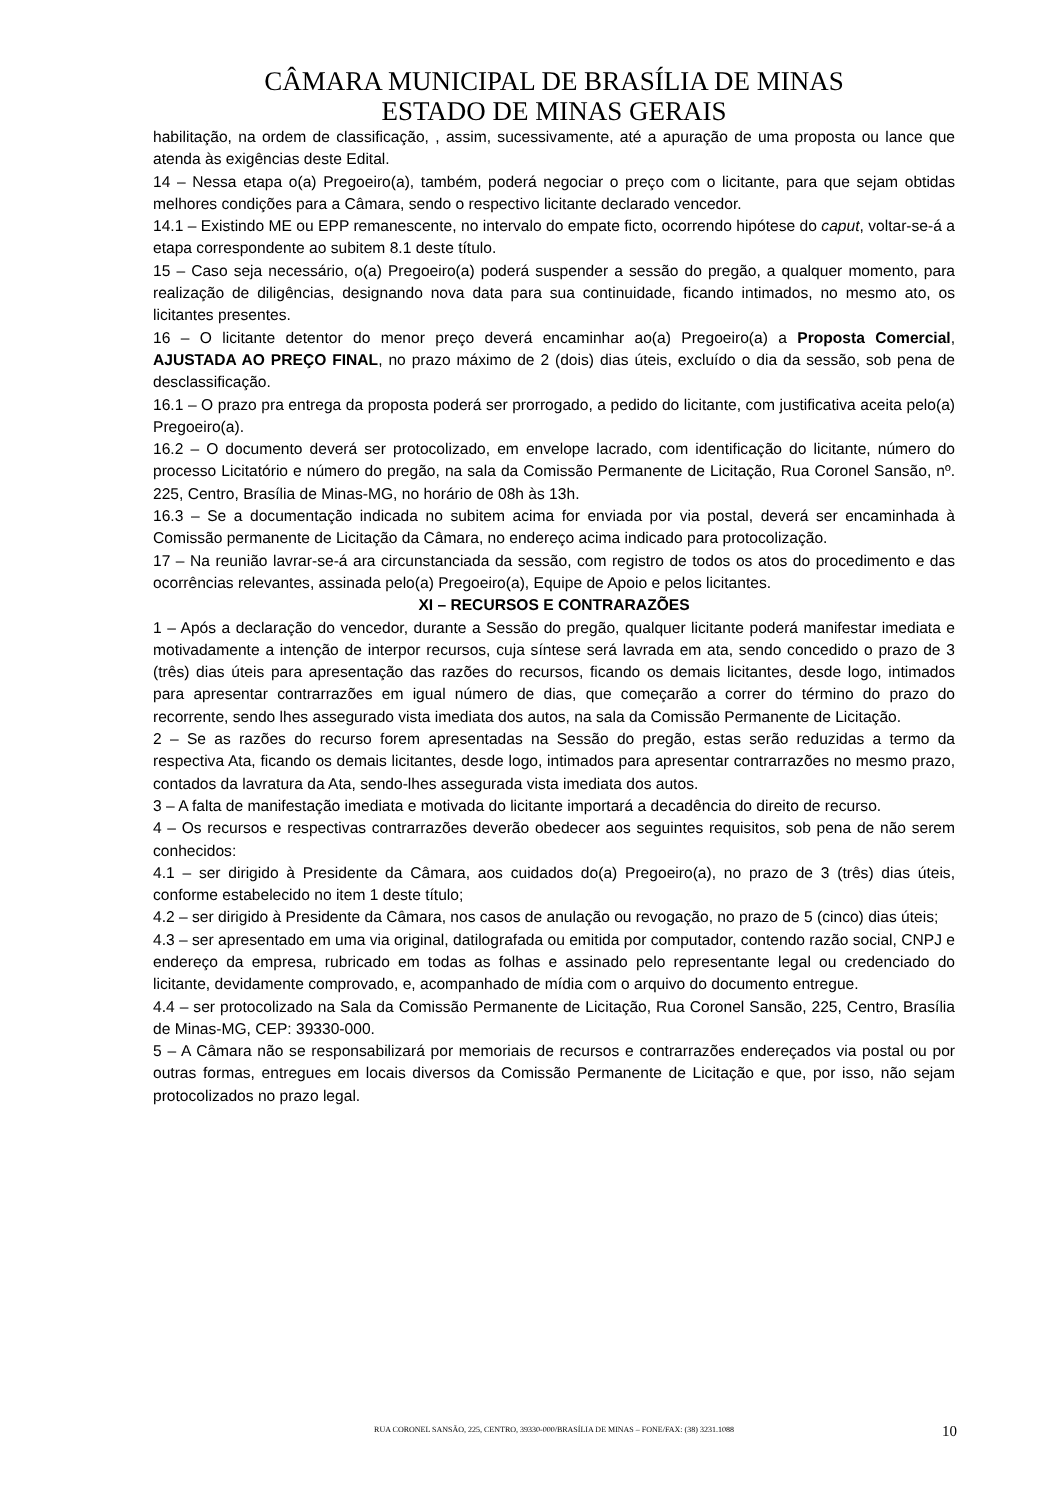CÂMARA MUNICIPAL DE BRASÍLIA DE MINAS
ESTADO DE MINAS GERAIS
habilitação, na ordem de classificação, , assim, sucessivamente, até a apuração de uma proposta ou lance que atenda às exigências deste Edital.
14 – Nessa etapa o(a) Pregoeiro(a), também, poderá negociar o preço com o licitante, para que sejam obtidas melhores condições para a Câmara, sendo o respectivo licitante declarado vencedor.
14.1 – Existindo ME ou EPP remanescente, no intervalo do empate ficto, ocorrendo hipótese do caput, voltar-se-á a etapa correspondente ao subitem 8.1 deste título.
15 – Caso seja necessário, o(a) Pregoeiro(a) poderá suspender a sessão do pregão, a qualquer momento, para realização de diligências, designando nova data para sua continuidade, ficando intimados, no mesmo ato, os licitantes presentes.
16 – O licitante detentor do menor preço deverá encaminhar ao(a) Pregoeiro(a) a Proposta Comercial, AJUSTADA AO PREÇO FINAL, no prazo máximo de 2 (dois) dias úteis, excluído o dia da sessão, sob pena de desclassificação.
16.1 – O prazo pra entrega da proposta poderá ser prorrogado, a pedido do licitante, com justificativa aceita pelo(a) Pregoeiro(a).
16.2 – O documento deverá ser protocolizado, em envelope lacrado, com identificação do licitante, número do processo Licitatório e número do pregão, na sala da Comissão Permanente de Licitação, Rua Coronel Sansão, nº. 225, Centro, Brasília de Minas-MG, no horário de 08h às 13h.
16.3 – Se a documentação indicada no subitem acima for enviada por via postal, deverá ser encaminhada à Comissão permanente de Licitação da Câmara, no endereço acima indicado para protocolização.
17 – Na reunião lavrar-se-á ara circunstanciada da sessão, com registro de todos os atos do procedimento e das ocorrências relevantes, assinada pelo(a) Pregoeiro(a), Equipe de Apoio e pelos licitantes.
XI – RECURSOS E CONTRARAZÕES
1 – Após a declaração do vencedor, durante a Sessão do pregão, qualquer licitante poderá manifestar imediata e motivadamente a intenção de interpor recursos, cuja síntese será lavrada em ata, sendo concedido o prazo de 3 (três) dias úteis para apresentação das razões do recursos, ficando os demais licitantes, desde logo, intimados para apresentar contrarrazões em igual número de dias, que começarão a correr do término do prazo do recorrente, sendo lhes assegurado vista imediata dos autos, na sala da Comissão Permanente de Licitação.
2 – Se as razões do recurso forem apresentadas na Sessão do pregão, estas serão reduzidas a termo da respectiva Ata, ficando os demais licitantes, desde logo, intimados para apresentar contrarrazões no mesmo prazo, contados da lavratura da Ata, sendo-lhes assegurada vista imediata dos autos.
3 – A falta de manifestação imediata e motivada do licitante importará a decadência do direito de recurso.
4 – Os recursos e respectivas contrarrazões deverão obedecer aos seguintes requisitos, sob pena de não serem conhecidos:
4.1 – ser dirigido à Presidente da Câmara, aos cuidados do(a) Pregoeiro(a), no prazo de 3 (três) dias úteis, conforme estabelecido no item 1 deste título;
4.2 – ser dirigido à Presidente da Câmara, nos casos de anulação ou revogação, no prazo de 5 (cinco) dias úteis;
4.3 – ser apresentado em uma via original, datilografada ou emitida por computador, contendo razão social, CNPJ e endereço da empresa, rubricado em todas as folhas e assinado pelo representante legal ou credenciado do licitante, devidamente comprovado, e, acompanhado de mídia com o arquivo do documento entregue.
4.4 – ser protocolizado na Sala da Comissão Permanente de Licitação, Rua Coronel Sansão, 225, Centro, Brasília de Minas-MG, CEP: 39330-000.
5 – A Câmara não se responsabilizará por memoriais de recursos e contrarrazões endereçados via postal ou por outras formas, entregues em locais diversos da Comissão Permanente de Licitação e que, por isso, não sejam protocolizados no prazo legal.
RUA CORONEL SANSÃO, 225, CENTRO, 39330-000/BRASÍLIA DE MINAS – FONE/FAX: (38) 3231.1088
10